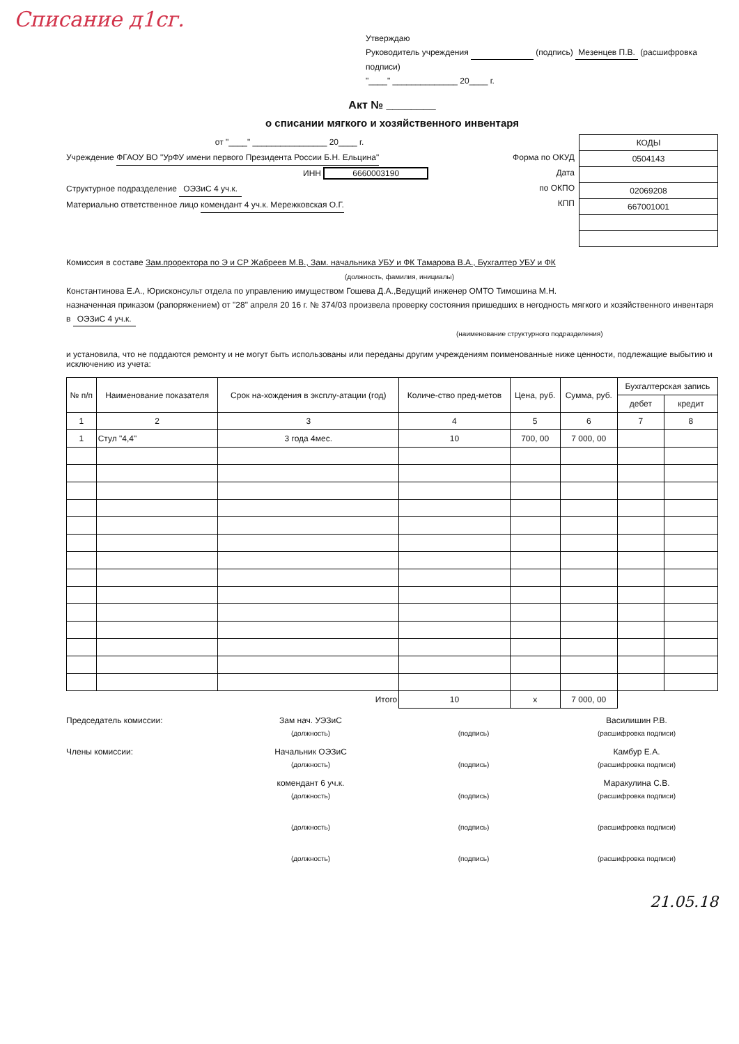Списание д1сг.
Утверждаю
Руководитель учреждения (подпись) Мезенцев П.В. (расшифровка подписи)
"____" ______________ 20____ г.
Акт № ________
о списании мягкого и хозяйственного инвентаря
от "____" ________________ 20____ г.
Учреждение ФГАОУ ВО "УрФУ имени первого Президента России Б.Н. Ельцина"
ИНН 6660003190
Структурное подразделение ОЭЗиС 4 уч.к.
Материально ответственное лицо комендант 4 уч.к. Мережковская О.Г.
Форма по ОКУД
Дата
по ОКПО
КПП
| КОДЫ |
| 0504143 |
| 02069208 |
| 667001001 |
Комиссия в составе Зам.проректора по Э и СР Жабреев М.В., Зам. начальника УБУ и ФК Тамарова В.А., Бухгалтер УБУ и ФК
(должность, фамилия, инициалы)
Константинова Е.А., Юрисконсульт отдела по управлению имуществом Гошева Д.А.,Ведущий инженер ОМТО Тимошина М.Н.
назначенная приказом (рапоряжением) от "28" апреля 20 16 г. № 374/03 произвела проверку состояния пришедших в негодность мягкого и хозяйственного инвентаря в ОЭЗиС 4 уч.к.
(наименование структурного подразделения)
и установила, что не поддаются ремонту и не могут быть использованы или переданы другим учреждениям поименованные ниже ценности, подлежащие выбытию и исключению из учета:
| № п/п | Наименование показателя | Срок на-хождения в эксплу-атации (год) | Количе-ство пред-метов | Цена, руб. | Сумма, руб. | Бухгалтерская запись | |
| --- | --- | --- | --- | --- | --- | --- | --- |
| | | | | | | дебет | кредит |
| 1 | 2 | 3 | 4 | 5 | 6 | 7 | 8 |
| 1 | Стул "4,4" | 3 года 4мес. | 10 | 700, 00 | 7 000, 00 | | |
| Итого | | | 10 | х | 7 000, 00 | | |
Председатель комиссии: Зам нач. УЭЗиС
(должность)
(подпись)
Василишин Р.В.
(расшифровка подписи)
Члены комиссии: Начальник ОЭЗиС
(должность)
(подпись)
Камбур Е.А.
(расшифровка подписи)
комендант 6 уч.к.
(должность)
(подпись)
Маракулина С.В.
(расшифровка подписи)
(должность)
(подпись)
(расшифровка подписи)
(должность)
(подпись)
(расшифровка подписи)
21.05.18